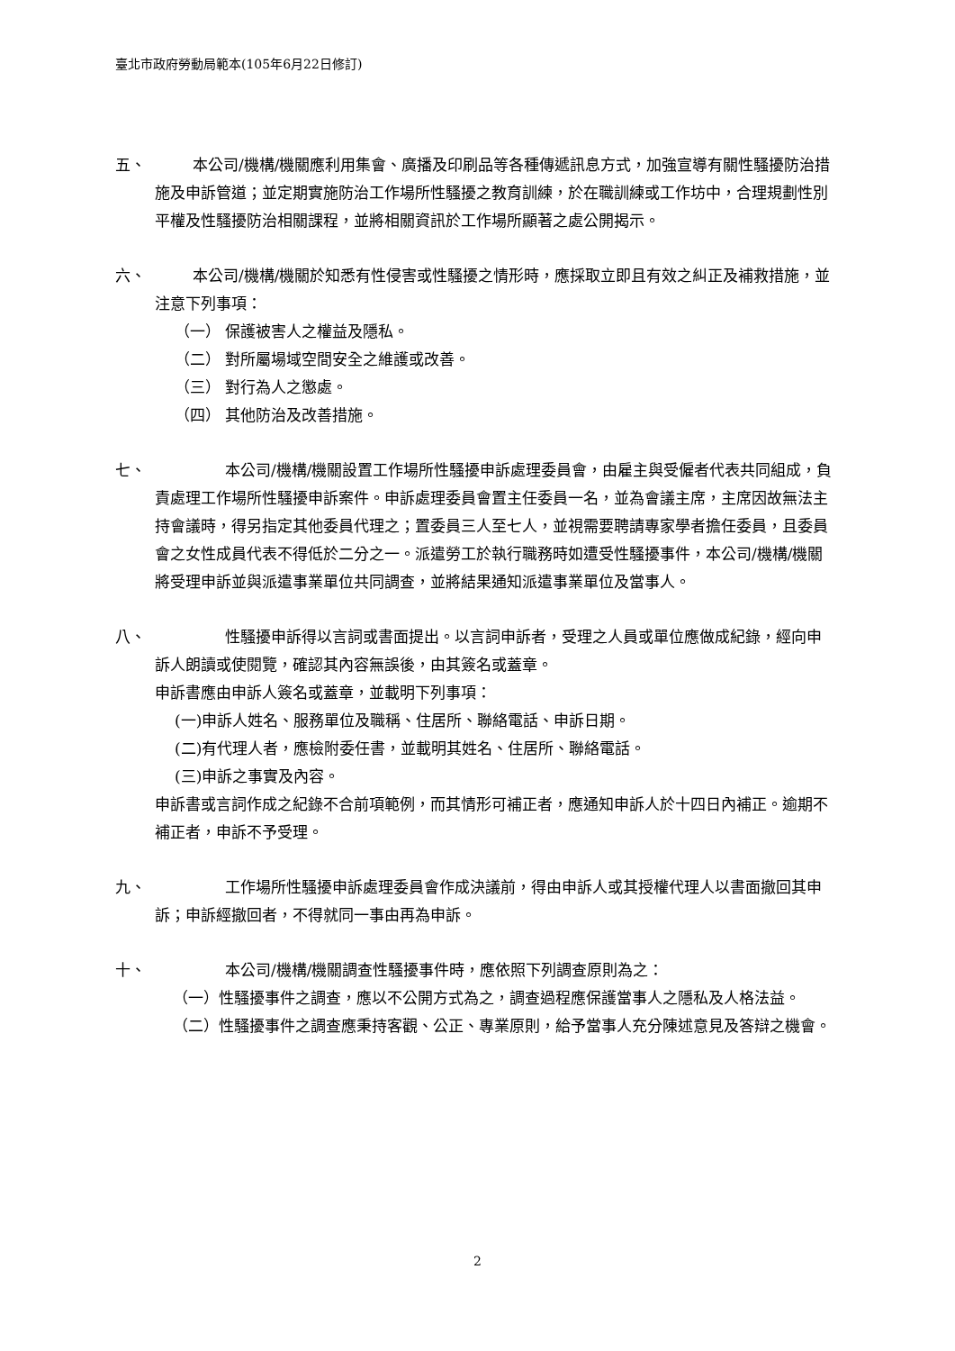臺北市政府勞動局範本(105年6月22日修訂)
五、 本公司/機構/機關應利用集會、廣播及印刷品等各種傳遞訊息方式，加強宣導有關性騷擾防治措施及申訴管道；並定期實施防治工作場所性騷擾之教育訓練，於在職訓練或工作坊中，合理規劃性別平權及性騷擾防治相關課程，並將相關資訊於工作場所顯著之處公開揭示。
六、 本公司/機構/機關於知悉有性侵害或性騷擾之情形時，應採取立即且有效之糾正及補救措施，並注意下列事項：
（一） 保護被害人之權益及隱私。
（二） 對所屬場域空間安全之維護或改善。
（三） 對行為人之懲處。
（四） 其他防治及改善措施。
七、 本公司/機構/機關設置工作場所性騷擾申訴處理委員會，由雇主與受僱者代表共同組成，負責處理工作場所性騷擾申訴案件。申訴處理委員會置主任委員一名，並為會議主席，主席因故無法主持會議時，得另指定其他委員代理之；置委員三人至七人，並視需要聘請專家學者擔任委員，且委員會之女性成員代表不得低於二分之一。派遣勞工於執行職務時如遭受性騷擾事件，本公司/機構/機關將受理申訴並與派遣事業單位共同調查，並將結果通知派遣事業單位及當事人。
八、 性騷擾申訴得以言詞或書面提出。以言詞申訴者，受理之人員或單位應做成紀錄，經向申訴人朗讀或使閱覽，確認其內容無誤後，由其簽名或蓋章。
申訴書應由申訴人簽名或蓋章，並載明下列事項：
(一)申訴人姓名、服務單位及職稱、住居所、聯絡電話、申訴日期。
(二)有代理人者，應檢附委任書，並載明其姓名、住居所、聯絡電話。
(三)申訴之事實及內容。
申訴書或言詞作成之紀錄不合前項範例，而其情形可補正者，應通知申訴人於十四日內補正。逾期不補正者，申訴不予受理。
九、 工作場所性騷擾申訴處理委員會作成決議前，得由申訴人或其授權代理人以書面撤回其申訴；申訴經撤回者，不得就同一事由再為申訴。
十、 本公司/機構/機關調查性騷擾事件時，應依照下列調查原則為之：
（一）性騷擾事件之調查，應以不公開方式為之，調查過程應保護當事人之隱私及人格法益。
（二）性騷擾事件之調查應秉持客觀、公正、專業原則，給予當事人充分陳述意見及答辯之機會。
2